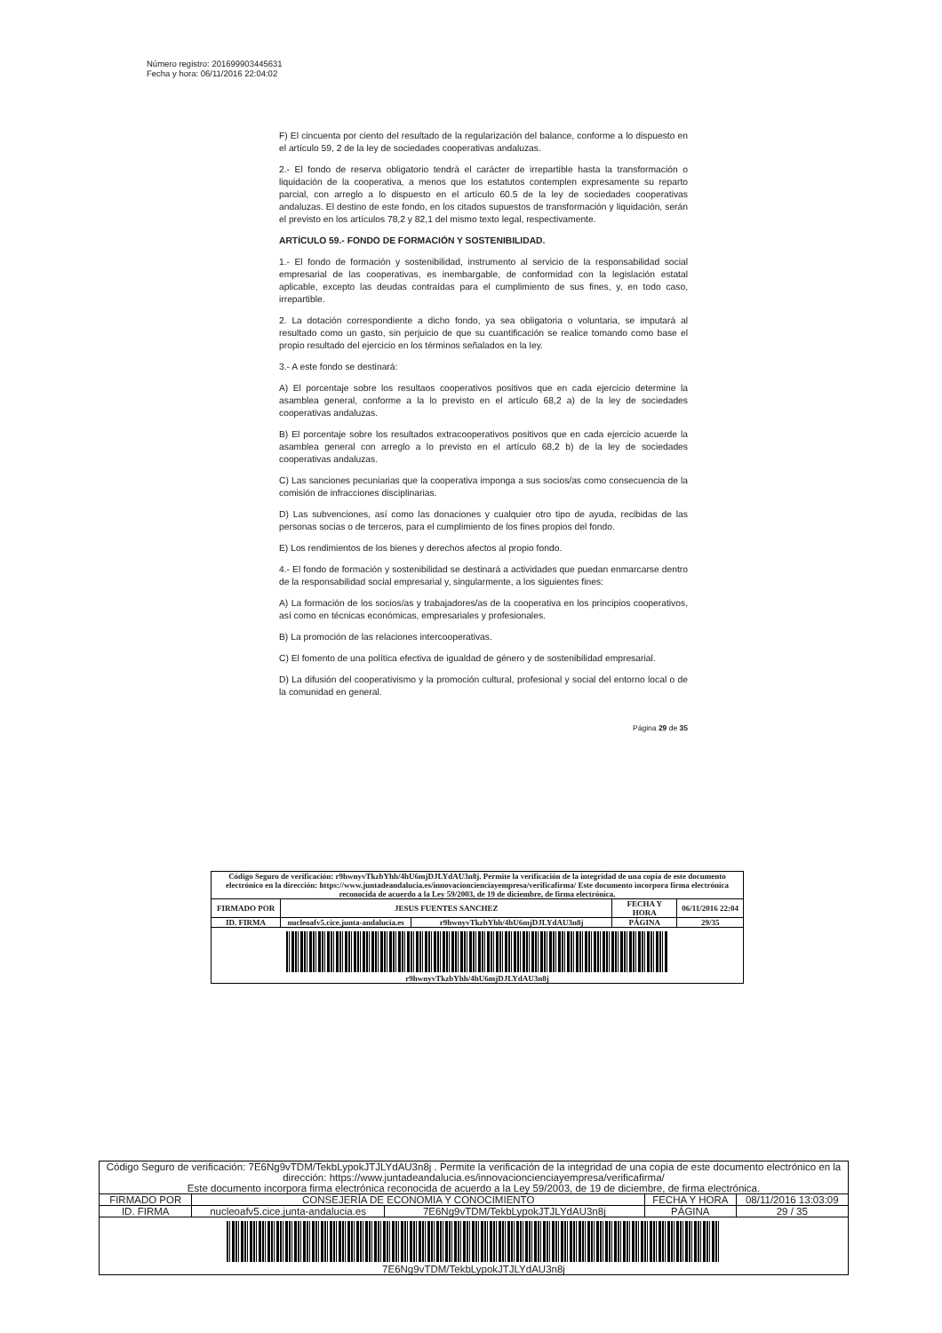Número registro: 201699903445631
Fecha y hora: 06/11/2016 22:04:02
F) El cincuenta por ciento del resultado de la regularización del balance, conforme a lo dispuesto en el artículo 59, 2 de la ley de sociedades cooperativas andaluzas.
2.- El fondo de reserva obligatorio tendrá el carácter de irrepartible hasta la transformación o liquidación de la cooperativa, a menos que los estatutos contemplen expresamente su reparto parcial, con arreglo a lo dispuesto en el artículo 60.5 de la ley de sociedades cooperativas andaluzas. El destino de este fondo, en los citados supuestos de transformación y liquidación, serán el previsto en los artículos 78,2 y 82,1 del mismo texto legal, respectivamente.
ARTÍCULO 59.- FONDO DE FORMACIÓN Y SOSTENIBILIDAD.
1.- El fondo de formación y sostenibilidad, instrumento al servicio de la responsabilidad social empresarial de las cooperativas, es inembargable, de conformidad con la legislación estatal aplicable, excepto las deudas contraídas para el cumplimiento de sus fines, y, en todo caso, irrepartible.
2. La dotación correspondiente a dicho fondo, ya sea obligatoria o voluntaria, se imputará al resultado como un gasto, sin perjuicio de que su cuantificación se realice tomando como base el propio resultado del ejercicio en los términos señalados en la ley.
3.- A este fondo se destinará:
A) El porcentaje sobre los resultaos cooperativos positivos que en cada ejercicio determine la asamblea general, conforme a la lo previsto en el artículo 68,2 a) de la ley de sociedades cooperativas andaluzas.
B) El porcentaje sobre los resultados extracooperativos positivos que en cada ejercicio acuerde la asamblea general con arreglo a lo previsto en el artículo 68,2 b) de la ley de sociedades cooperativas andaluzas.
C) Las sanciones pecuniarias que la cooperativa imponga a sus socios/as como consecuencia de la comisión de infracciones disciplinarias.
D) Las subvenciones, así como las donaciones y cualquier otro tipo de ayuda, recibidas de las personas socias o de terceros, para el cumplimiento de los fines propios del fondo.
E) Los rendimientos de los bienes y derechos afectos al propio fondo.
4.- El fondo de formación y sostenibilidad se destinará a actividades que puedan enmarcarse dentro de la responsabilidad social empresarial y, singularmente, a los siguientes fines:
A) La formación de los socios/as y trabajadores/as de la cooperativa en los principios cooperativos, así como en técnicas económicas, empresariales y profesionales.
B) La promoción de las relaciones intercooperativas.
C) El fomento de una política efectiva de igualdad de género y de sostenibilidad empresarial.
D) La difusión del cooperativismo y la promoción cultural, profesional y social del entorno local o de la comunidad en general.
Página 29 de 35
| Código Seguro de verificación: r9hwnyvTkzbYhh/4hU6mjDJLYdAU3n8j. Permite la verificación de la integridad de una copia de este documento electrónico en la dirección: https://www.juntadeandalucia.es/innovacioncienciayempresa/verificafirma/ Este documento incorpora firma electrónica reconocida de acuerdo a la Ley 59/2003, de 19 de diciembre, de firma electrónica. | | | | |
| FIRMADO POR | JESUS FUENTES SANCHEZ | | FECHA Y HORA | 06/11/2016 22:04 |
| ID. FIRMA | nucleoafv5.cice.junta-andalucia.es | r9hwnyvTkzbYhh/4hU6mjDJLYdAU3n8j | PÁGINA | 29/35 |
| r9hwnyvTkzbYhh/4hU6mjDJLYdAU3n8j | | | | |
| Código Seguro de verificación: 7E6Ng9vTDM/TekbLypokJTJLYdAU3n8j . Permite la verificación de la integridad de una copia de este documento electrónico en la dirección: https://www.juntadeandalucia.es/innovacioncienciayempresa/verificafirma/ Este documento incorpora firma electrónica reconocida de acuerdo a la Ley 59/2003, de 19 de diciembre, de firma electrónica. | | | | |
| FIRMADO POR | CONSEJERÍA DE ECONOMIA Y CONOCIMIENTO | | FECHA Y HORA | 08/11/2016 13:03:09 |
| ID. FIRMA | nucleoafv5.cice.junta-andalucia.es | 7E6Ng9vTDM/TekbLypokJTJLYdAU3n8j | PÁGINA | 29 / 35 |
| 7E6Ng9vTDM/TekbLypokJTJLYdAU3n8j | | | | |